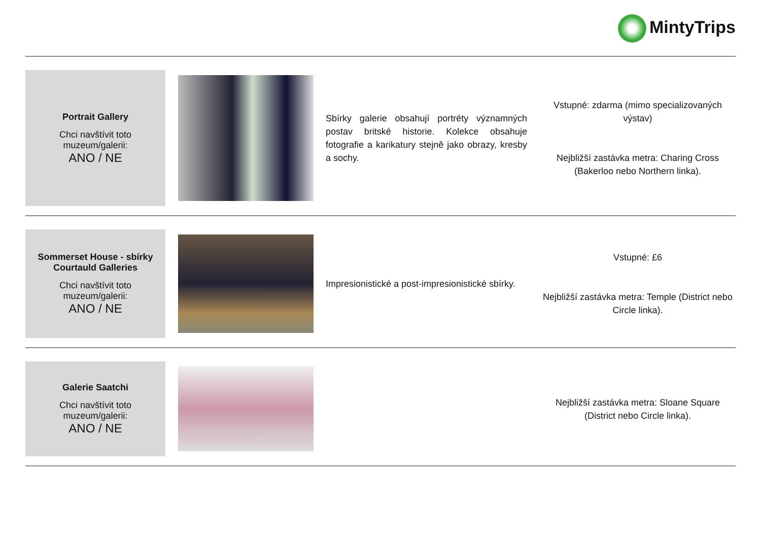MintyTrips
| Portrait Gallery Chci navštívit toto muzeum/galerii: ANO / NE | | Sbírky galerie obsahují portréty významných postav britské historie. Kolekce obsahuje fotografie a karikatury stejně jako obrazy, kresby a sochy. | Vstupné: zdarma (mimo specializovaných výstav) Nejbližší zastávka metra: Charing Cross (Bakerloo nebo Northern linka). |
| Sommerset House - sbírky Courtauld Galleries Chci navštívit toto muzeum/galerii: ANO / NE | | Impresionistické a post-impresionistické sbírky. | Vstupné: £6 Nejbližší zastávka metra: Temple (District nebo Circle linka). |
| Galerie Saatchi Chci navštívit toto muzeum/galerii: ANO / NE | | | Nejbližší zastávka metra: Sloane Square (District nebo Circle linka). |